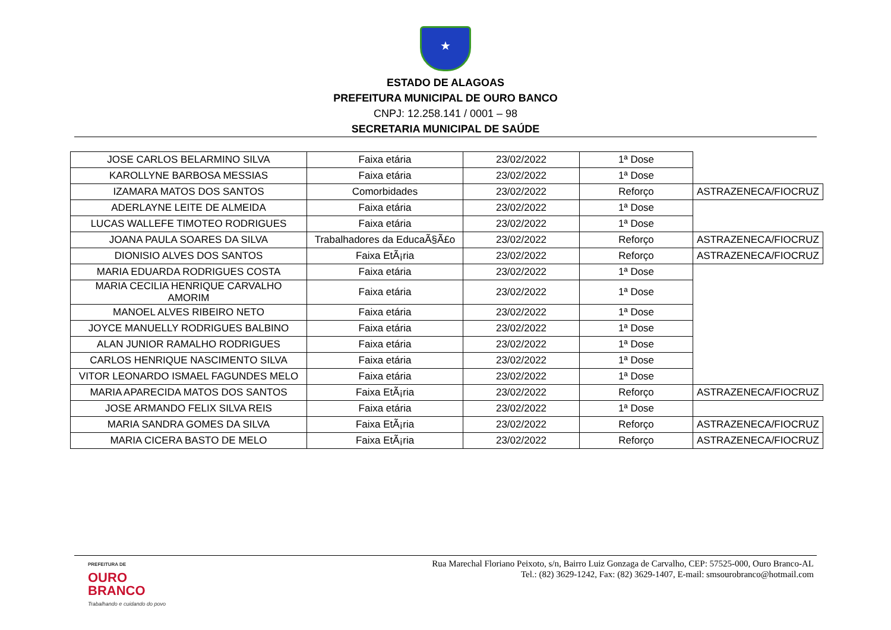★
ESTADO DE ALAGOAS
PREFEITURA MUNICIPAL DE OURO BANCO
CNPJ: 12.258.141 / 0001 – 98
SECRETARIA MUNICIPAL DE SAÚDE
| JOSE CARLOS BELARMINO SILVA | Faixa etária | 23/02/2022 | 1ª Dose | |
| KAROLLYNE BARBOSA MESSIAS | Faixa etária | 23/02/2022 | 1ª Dose | |
| IZAMARA MATOS DOS SANTOS | Comorbidades | 23/02/2022 | Reforço | ASTRAZENECA/FIOCRUZ |
| ADERLAYNE LEITE DE ALMEIDA | Faixa etária | 23/02/2022 | 1ª Dose | |
| LUCAS WALLEFE TIMOTEO RODRIGUES | Faixa etária | 23/02/2022 | 1ª Dose | |
| JOANA PAULA SOARES DA SILVA | Trabalhadores da EducaÃ§Ã£o | 23/02/2022 | Reforço | ASTRAZENECA/FIOCRUZ |
| DIONISIO ALVES DOS SANTOS | Faixa EtÃ¡ria | 23/02/2022 | Reforço | ASTRAZENECA/FIOCRUZ |
| MARIA EDUARDA RODRIGUES COSTA | Faixa etária | 23/02/2022 | 1ª Dose | |
| MARIA CECILIA HENRIQUE CARVALHO AMORIM | Faixa etária | 23/02/2022 | 1ª Dose | |
| MANOEL ALVES RIBEIRO NETO | Faixa etária | 23/02/2022 | 1ª Dose | |
| JOYCE MANUELLY RODRIGUES BALBINO | Faixa etária | 23/02/2022 | 1ª Dose | |
| ALAN JUNIOR RAMALHO RODRIGUES | Faixa etária | 23/02/2022 | 1ª Dose | |
| CARLOS HENRIQUE NASCIMENTO SILVA | Faixa etária | 23/02/2022 | 1ª Dose | |
| VITOR LEONARDO ISMAEL FAGUNDES MELO | Faixa etária | 23/02/2022 | 1ª Dose | |
| MARIA APARECIDA MATOS DOS SANTOS | Faixa EtÃ¡ria | 23/02/2022 | Reforço | ASTRAZENECA/FIOCRUZ |
| JOSE ARMANDO FELIX SILVA REIS | Faixa etária | 23/02/2022 | 1ª Dose | |
| MARIA SANDRA GOMES DA SILVA | Faixa EtÃ¡ria | 23/02/2022 | Reforço | ASTRAZENECA/FIOCRUZ |
| MARIA CICERA BASTO DE MELO | Faixa EtÃ¡ria | 23/02/2022 | Reforço | ASTRAZENECA/FIOCRUZ |
PREFEITURA DE
OURO
BRANCO
Trabalhando e cuidando do povo
Rua Marechal Floriano Peixoto, s/n, Bairro Luiz Gonzaga de Carvalho, CEP: 57525-000, Ouro Branco-AL
Tel.: (82) 3629-1242, Fax: (82) 3629-1407, E-mail: smsourobranco@hotmail.com